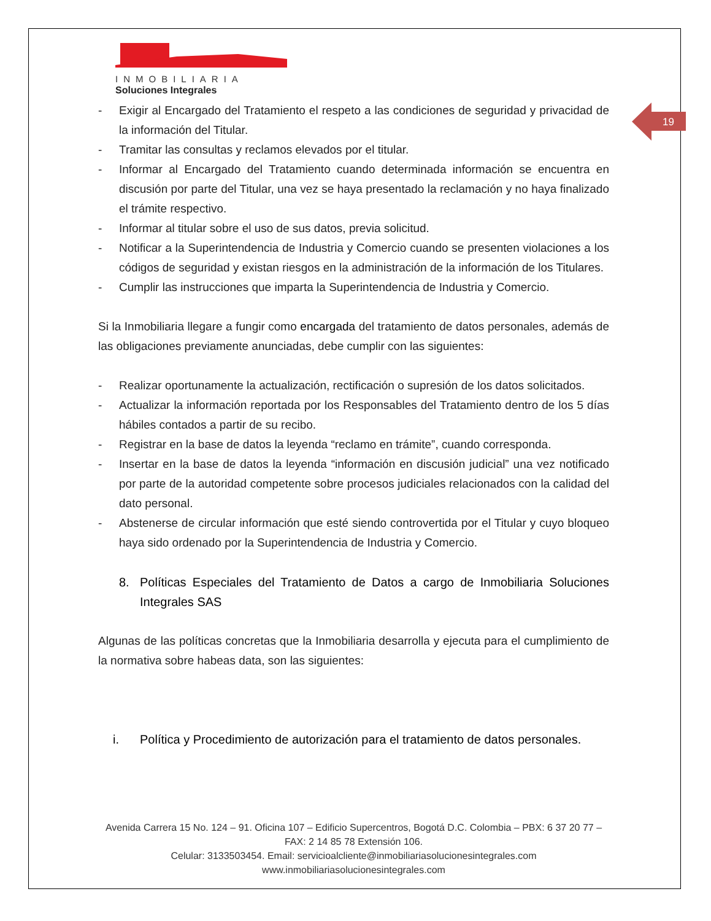19
INMOBILIARIA
Soluciones Integrales
- Exigir al Encargado del Tratamiento el respeto a las condiciones de seguridad y privacidad de la información del Titular.
- Tramitar las consultas y reclamos elevados por el titular.
- Informar al Encargado del Tratamiento cuando determinada información se encuentra en discusión por parte del Titular, una vez se haya presentado la reclamación y no haya finalizado el trámite respectivo.
- Informar al titular sobre el uso de sus datos, previa solicitud.
- Notificar a la Superintendencia de Industria y Comercio cuando se presenten violaciones a los códigos de seguridad y existan riesgos en la administración de la información de los Titulares.
- Cumplir las instrucciones que imparta la Superintendencia de Industria y Comercio.
Si la Inmobiliaria llegare a fungir como encargada del tratamiento de datos personales, además de las obligaciones previamente anunciadas, debe cumplir con las siguientes:
- Realizar oportunamente la actualización, rectificación o supresión de los datos solicitados.
- Actualizar la información reportada por los Responsables del Tratamiento dentro de los 5 días hábiles contados a partir de su recibo.
- Registrar en la base de datos la leyenda “reclamo en trámite”, cuando corresponda.
- Insertar en la base de datos la leyenda “información en discusión judicial” una vez notificado por parte de la autoridad competente sobre procesos judiciales relacionados con la calidad del dato personal.
- Abstenerse de circular información que esté siendo controvertida por el Titular y cuyo bloqueo haya sido ordenado por la Superintendencia de Industria y Comercio.
8. Políticas Especiales del Tratamiento de Datos a cargo de Inmobiliaria Soluciones Integrales SAS
Algunas de las políticas concretas que la Inmobiliaria desarrolla y ejecuta para el cumplimiento de la normativa sobre habeas data, son las siguientes:
i. Política y Procedimiento de autorización para el tratamiento de datos personales.
Avenida Carrera 15 No. 124 – 91. Oficina 107 – Edificio Supercentros, Bogotá D.C. Colombia – PBX: 6 37 20 77 – FAX: 2 14 85 78 Extensión 106.
Celular: 3133503454. Email: servicioalcliente@inmobiliariasolucionesintegrales.com
www.inmobiliariasolucionesintegrales.com